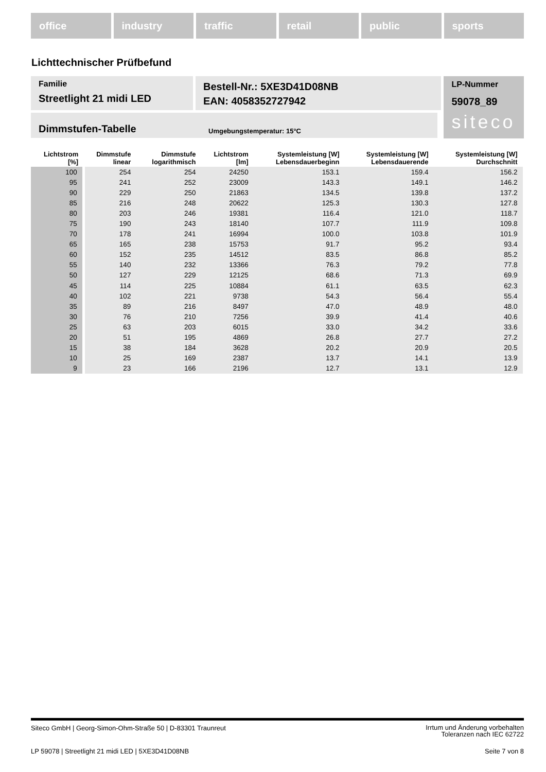office industry traffic retail public sports
Lichttechnischer Prüfbefund
Familie
Streetlight 21 midi LED
Bestell-Nr.: 5XE3D41D08NB
EAN: 4058352727942
LP-Nummer
59078_89
siteco
Dimmstufen-Tabelle Umgebungstemperatur: 15°C
| Lichtstrom [%] | Dimmstufe linear | Dimmstufe logarithmisch | Lichtstrom [lm] | Systemleistung [W] Lebensdauerbeginn | Systemleistung [W] Lebensdauerende | Systemleistung [W] Durchschnitt |
| --- | --- | --- | --- | --- | --- | --- |
| 100 | 254 | 254 | 24250 | 153.1 | 159.4 | 156.2 |
| 95 | 241 | 252 | 23009 | 143.3 | 149.1 | 146.2 |
| 90 | 229 | 250 | 21863 | 134.5 | 139.8 | 137.2 |
| 85 | 216 | 248 | 20622 | 125.3 | 130.3 | 127.8 |
| 80 | 203 | 246 | 19381 | 116.4 | 121.0 | 118.7 |
| 75 | 190 | 243 | 18140 | 107.7 | 111.9 | 109.8 |
| 70 | 178 | 241 | 16994 | 100.0 | 103.8 | 101.9 |
| 65 | 165 | 238 | 15753 | 91.7 | 95.2 | 93.4 |
| 60 | 152 | 235 | 14512 | 83.5 | 86.8 | 85.2 |
| 55 | 140 | 232 | 13366 | 76.3 | 79.2 | 77.8 |
| 50 | 127 | 229 | 12125 | 68.6 | 71.3 | 69.9 |
| 45 | 114 | 225 | 10884 | 61.1 | 63.5 | 62.3 |
| 40 | 102 | 221 | 9738 | 54.3 | 56.4 | 55.4 |
| 35 | 89 | 216 | 8497 | 47.0 | 48.9 | 48.0 |
| 30 | 76 | 210 | 7256 | 39.9 | 41.4 | 40.6 |
| 25 | 63 | 203 | 6015 | 33.0 | 34.2 | 33.6 |
| 20 | 51 | 195 | 4869 | 26.8 | 27.7 | 27.2 |
| 15 | 38 | 184 | 3628 | 20.2 | 20.9 | 20.5 |
| 10 | 25 | 169 | 2387 | 13.7 | 14.1 | 13.9 |
| 9 | 23 | 166 | 2196 | 12.7 | 13.1 | 12.9 |
Siteco GmbH | Georg-Simon-Ohm-Straße 50 | D-83301 Traunreut Irrtum und Änderung vorbehalten
Toleranzen nach IEC 62722
LP 59078 | Streetlight 21 midi LED | 5XE3D41D08NB Seite 7 von 8